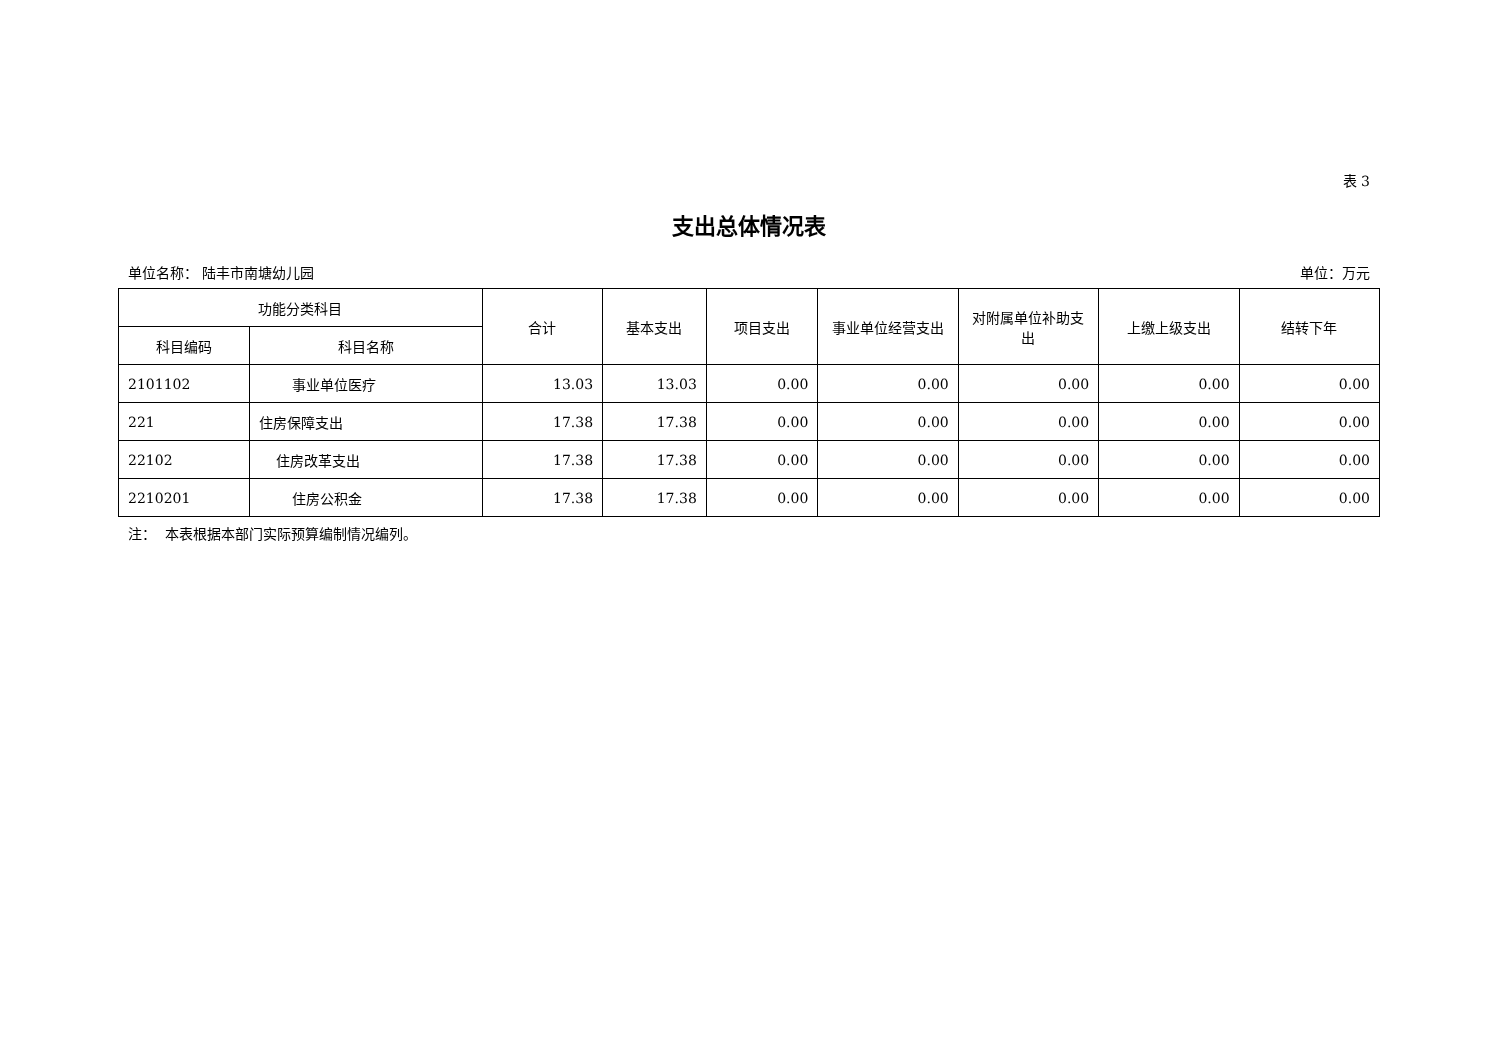表 3
支出总体情况表
单位名称： 陆丰市南塘幼儿园 单位：万元
| 功能分类科目 | | 合计 | 基本支出 | 项目支出 | 事业单位经营支出 | 对附属单位补助支出 | 上缴上级支出 | 结转下年 |
| --- | --- | --- | --- | --- | --- | --- | --- | --- |
| 科目编码 | 科目名称 | | | | | | | |
| 2101102 | 事业单位医疗 | 13.03 | 13.03 | 0.00 | 0.00 | 0.00 | 0.00 | 0.00 |
| 221 | 住房保障支出 | 17.38 | 17.38 | 0.00 | 0.00 | 0.00 | 0.00 | 0.00 |
| 22102 | 住房改革支出 | 17.38 | 17.38 | 0.00 | 0.00 | 0.00 | 0.00 | 0.00 |
| 2210201 | 住房公积金 | 17.38 | 17.38 | 0.00 | 0.00 | 0.00 | 0.00 | 0.00 |
注： 本表根据本部门实际预算编制情况编列。